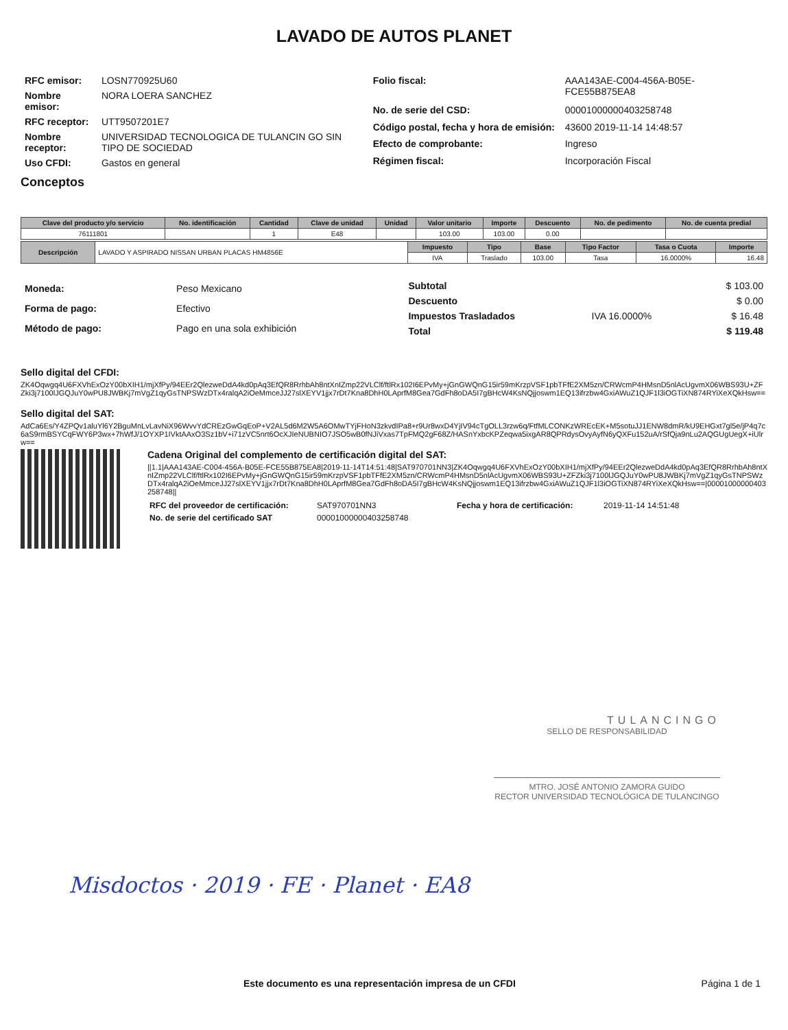LAVADO DE AUTOS PLANET
| RFC emisor: | LOSN770925U60 |
| Nombre emisor: | NORA LOERA SANCHEZ |
| RFC receptor: | UTT9507201E7 |
| Nombre receptor: | UNIVERSIDAD TECNOLOGICA DE TULANCIN GO SIN TIPO DE SOCIEDAD |
| Uso CFDI: | Gastos en general |
| Folio fiscal: | AAA143AE-C004-456A-B05E-FCE55B875EA8 |
| No. de serie del CSD: | 00001000000403258748 |
| Código postal, fecha y hora de emisión: | 43600 2019-11-14 14:48:57 |
| Efecto de comprobante: | Ingreso |
| Régimen fiscal: | Incorporación Fiscal |
Conceptos
| Clave del producto y/o servicio | No. identificación | Cantidad | Clave de unidad | Unidad | Valor unitario | Importe | Descuento | No. de pedimento | No. de cuenta predial |
| --- | --- | --- | --- | --- | --- | --- | --- | --- | --- |
| 76111801 | | 1 | E48 | | 103.00 | 103.00 | 0.00 | | |
| Descripción | LAVADO Y ASPIRADO NISSAN URBAN PLACAS HM4856E | Impuesto | Tipo | Base | Tipo Factor | Tasa o Cuota | Importe |
| | | IVA | Traslado | 103.00 | Tasa | 16.0000% | 16.48 |
| Moneda: | Peso Mexicano |
| Forma de pago: | Efectivo |
| Método de pago: | Pago en una sola exhibición |
| Subtotal | | $ 103.00 |
| Descuento | | $ 0.00 |
| Impuestos Trasladados | IVA 16.0000% | $ 16.48 |
| Total | | $ 119.48 |
Sello digital del CFDI:
ZK4Oqwgq4U6FXVhExOzY00bXIH1/mjXfPy/94EEr2QlezweDdA4kd0pAq3EfQR8RrhbAh8ntXnIZmp22VLClf/ftlRx102I6EPvMy+jGnGWQnG15ir59mKrzpVSF1pbTFfE2XM5zn/CRWcmP4HMsnD5nlAcUgvmX06WBS93U+ZFZki3j7100lJGQJuY0wPU8JWBKj7mVgZ1qyGsTNPSWzDTx4ralqA2iOeMmceJJ27slXEYV1jjx7rDt7Kna8DhH0LAprfM8Gea7GdFh8oDA5I7gBHcW4KsNQjjoswm1EQ13ifrzbw4GxiAWuZ1QJF1l3iOGTiXN874RYiXeXQkHsw==
Sello digital del SAT:
AdCa6Es/Y4ZPQv1aluYl6Y2BguMnLvLavNiX96WvvYdCREzGwGqEoP+V2AL5d6M2W5A6OMwTYjFHoN3zkvdIPa8+r9Ur8wxD4YjIV94cTgOLL3rzw6q/FtfMLCONKzWREcEK+M5sotuJJ1ENW8dmR/kU9EHGxt7gl5e/jP4q7c6aS9rmBSYCqFWY6P3wx+7hWfJ/1OYXP1IVktAAxO3Sz1bV+i71zVC5nrt6OcXJIeNUBNIO7JSO5wB0fNJiVxas7TpFMQ2gF68Z/HASnYxbcKPZeqwa5ixgAR8QPRdysOvyAyfN6yQXFu152uA/rSfQja9nLu2AQGUgUegX+iUlrw==
Cadena Original del complemento de certificación digital del SAT:
||1.1|AAA143AE-C004-456A-B05E-FCE55B875EA8|2019-11-14T14:51:48|SAT970701NN3|ZK4Oqwgq4U6FXVhExOzY00bXIH1/mjXfPy/94EEr2QlezweDdA4kd0pAq3EfQR8RrhbAh8ntXnIZmp22VLClf/ftlRx102I6EPvMy+jGnGWQnG15ir59mKrzpVSF1pbTFfE2XM5zn/CRWcmP4HMsnD5nlAcUgvmX06WBS93U+ZFZki3j7100lJGQJuY0wPU8JWBKj7mVgZ1qyGsTNPSWzDTx4ralqA2iOeMmceJJ27slXEYV1jjx7rDt7Kna8DhH0LAprfM8Gea7GdFh8oDA5I7gBHcW4KsNQjjoswm1EQ13ifrzbw4GxiAWuZ1QJF1l3iOGTiXN874RYiXeXQkHsw==|00001000000403258748||
| RFC del proveedor de certificación: | SAT970701NN3 | Fecha y hora de certificación: | 2019-11-14 14:51:48 |
| No. de serie del certificado SAT | 00001000000403258748 | | |
TULANCINGO
SELLO DE RESPONSABILIDAD
MTRO. JOSÉ ANTONIO ZAMORA GUIDO
RECTOR UNIVERSIDAD TECNOLÓGICA DE TULANCINGO
Misdoctos · 2019 · FE · Planet · EA8
Este documento es una representación impresa de un CFDI Página 1 de 1